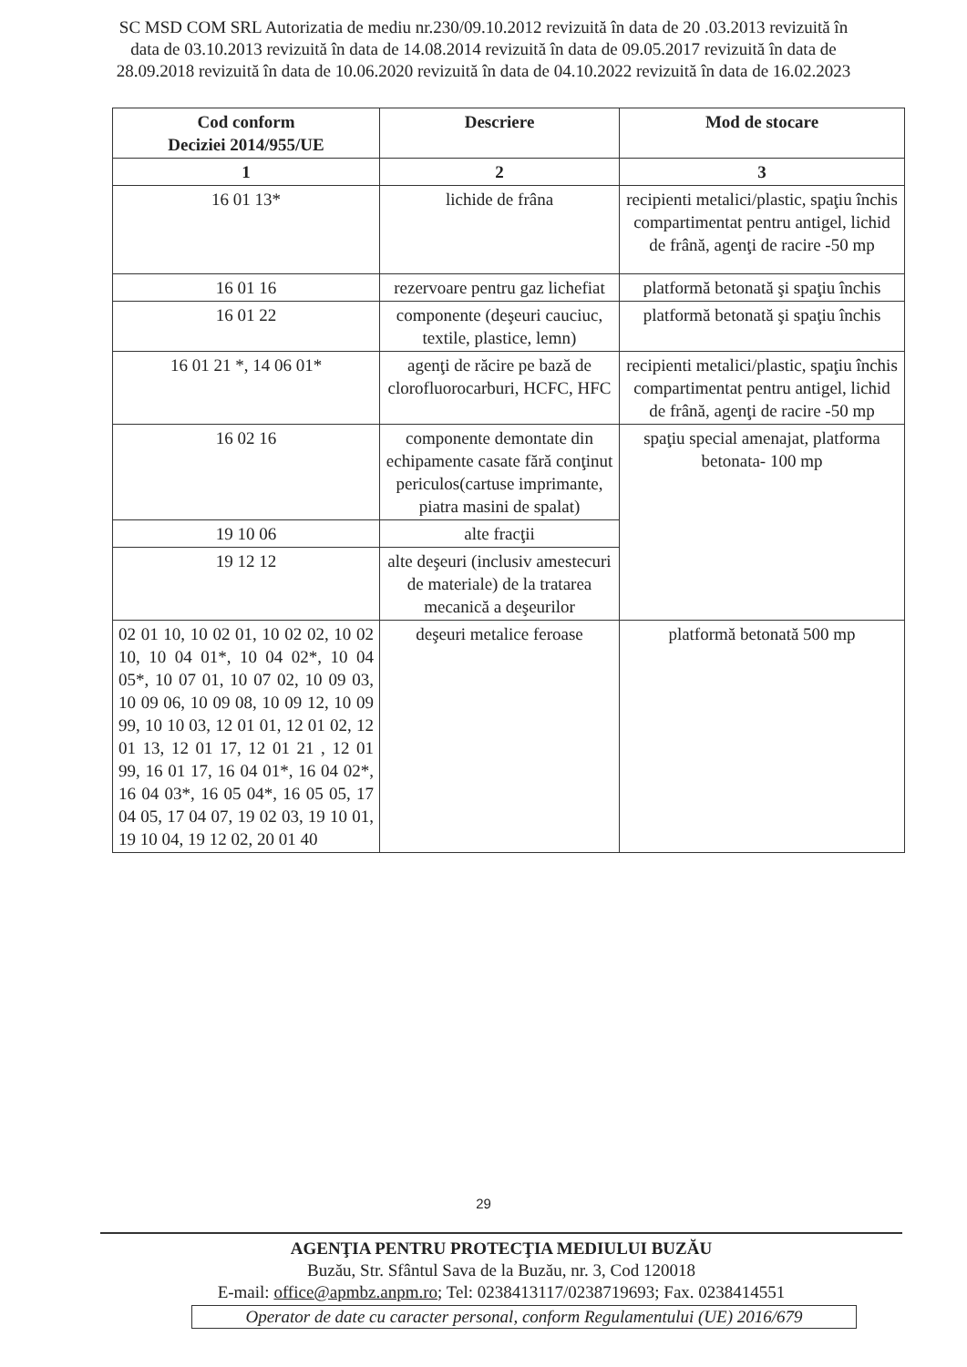SC MSD COM SRL Autorizatia de mediu nr.230/09.10.2012 revizuită în data de 20 .03.2013 revizuită în data de 03.10.2013 revizuită în data de 14.08.2014 revizuită în data de 09.05.2017 revizuită în data de 28.09.2018 revizuită în data de 10.06.2020 revizuită în data de 04.10.2022 revizuită în data de 16.02.2023
| Cod conform Deciziei 2014/955/UE | Descriere | Mod de stocare |
| --- | --- | --- |
| 1 | 2 | 3 |
| 16 01 13* | lichide de frâna | recipienti metalici/plastic, spaţiu închis compartimentat pentru antigel, lichid de frână, agenţi de racire -50 mp |
| 16 01 16 | rezervoare pentru gaz lichefiat | platformă betonată şi spaţiu închis |
| 16 01 22 | componente (deşeuri cauciuc, textile, plastice, lemn) | platformă betonată şi spaţiu închis |
| 16 01 21 *, 14 06 01* | agenţi de răcire pe bază de clorofluorocarburi, HCFC, HFC | recipienti metalici/plastic, spaţiu închis compartimentat pentru antigel, lichid de frână, agenţi de racire -50 mp |
| 16 02 16 | componente demontate din echipamente casate fără conţinut periculos(cartuse imprimante, piatra masini de spalat) | spaţiu special amenajat, platforma betonata- 100 mp |
| 19 10 06 | alte fracţii | |
| 19 12 12 | alte deşeuri (inclusiv amestecuri de materiale) de la tratarea mecanică a deşeurilor | |
| 02 01 10, 10 02 01, 10 02 02, 10 02 10, 10 04 01*, 10 04 02*, 10 04 05*, 10 07 01, 10 07 02, 10 09 03, 10 09 06, 10 09 08, 10 09 12, 10 09 99, 10 10 03, 12 01 01, 12 01 02, 12 01 13, 12 01 17, 12 01 21 , 12 01 99, 16 01 17, 16 04 01*, 16 04 02*, 16 04 03*, 16 05 04*, 16 05 05, 17 04 05, 17 04 07, 19 02 03, 19 10 01, 19 10 04, 19 12 02, 20 01 40 | deşeuri metalice feroase | platformă betonată 500 mp |
29
AGENŢIA PENTRU PROTECŢIA MEDIULUI BUZĂU
Buzău, Str. Sfântul Sava de la Buzău, nr. 3, Cod 120018
E-mail: office@apmbz.anpm.ro; Tel: 0238413117/0238719693; Fax. 0238414551
Operator de date cu caracter personal, conform Regulamentului (UE) 2016/679